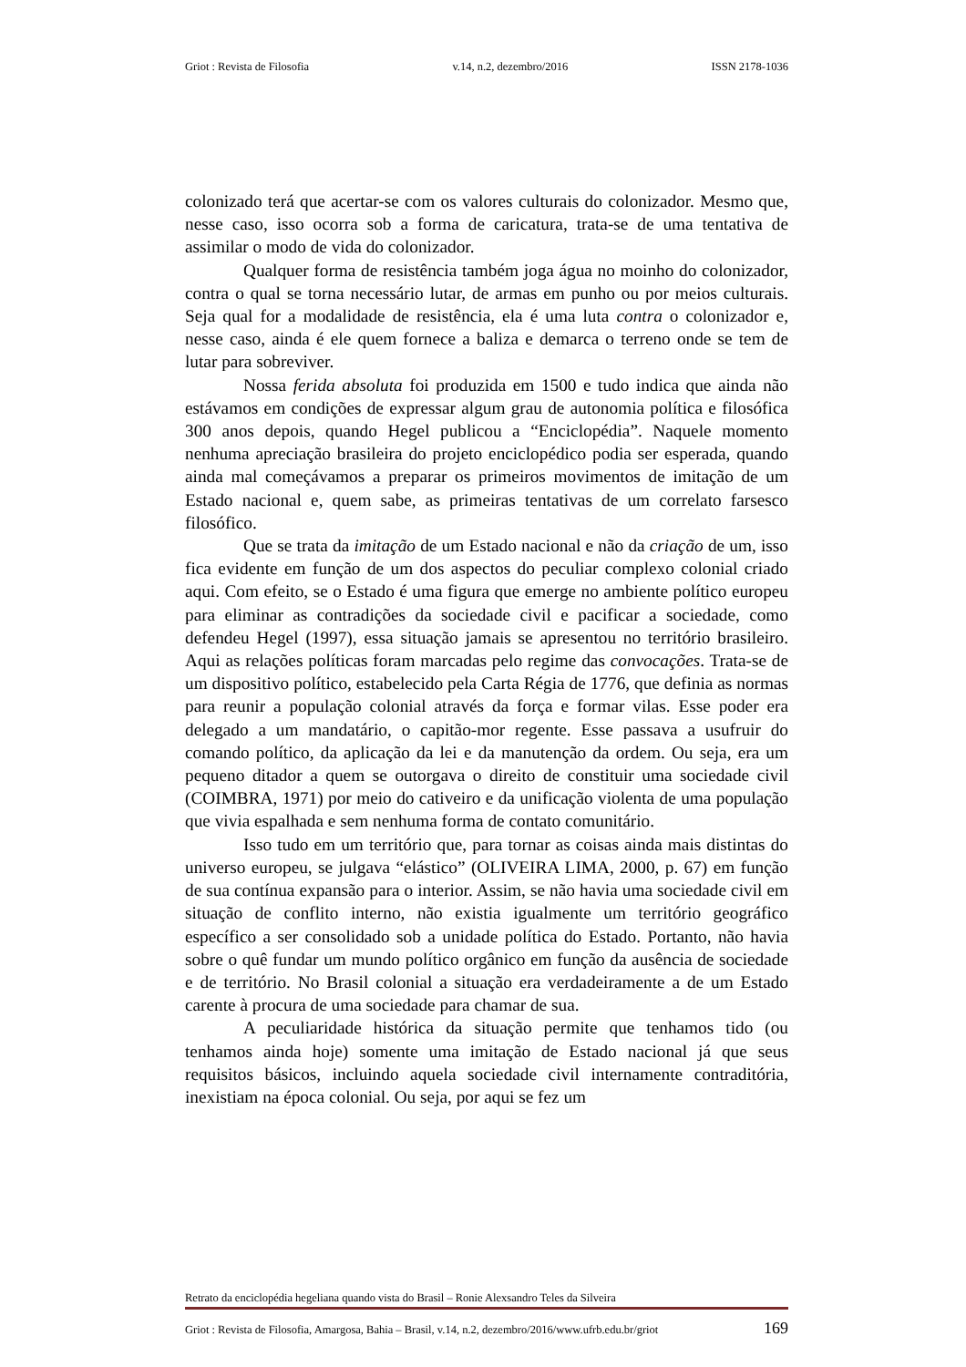Griot : Revista de Filosofia v.14, n.2, dezembro/2016 ISSN 2178-1036
colonizado terá que acertar-se com os valores culturais do colonizador. Mesmo que, nesse caso, isso ocorra sob a forma de caricatura, trata-se de uma tentativa de assimilar o modo de vida do colonizador.
Qualquer forma de resistência também joga água no moinho do colonizador, contra o qual se torna necessário lutar, de armas em punho ou por meios culturais. Seja qual for a modalidade de resistência, ela é uma luta contra o colonizador e, nesse caso, ainda é ele quem fornece a baliza e demarca o terreno onde se tem de lutar para sobreviver.
Nossa ferida absoluta foi produzida em 1500 e tudo indica que ainda não estávamos em condições de expressar algum grau de autonomia política e filosófica 300 anos depois, quando Hegel publicou a “Enciclopédia”. Naquele momento nenhuma apreciação brasileira do projeto enciclopédico podia ser esperada, quando ainda mal começávamos a preparar os primeiros movimentos de imitação de um Estado nacional e, quem sabe, as primeiras tentativas de um correlato farsesco filosófico.
Que se trata da imitação de um Estado nacional e não da criação de um, isso fica evidente em função de um dos aspectos do peculiar complexo colonial criado aqui. Com efeito, se o Estado é uma figura que emerge no ambiente político europeu para eliminar as contradições da sociedade civil e pacificar a sociedade, como defendeu Hegel (1997), essa situação jamais se apresentou no território brasileiro. Aqui as relações políticas foram marcadas pelo regime das convocações. Trata-se de um dispositivo político, estabelecido pela Carta Régia de 1776, que definia as normas para reunir a população colonial através da força e formar vilas. Esse poder era delegado a um mandatário, o capitão-mor regente. Esse passava a usufruir do comando político, da aplicação da lei e da manutenção da ordem. Ou seja, era um pequeno ditador a quem se outorgava o direito de constituir uma sociedade civil (COIMBRA, 1971) por meio do cativeiro e da unificação violenta de uma população que vivia espalhada e sem nenhuma forma de contato comunitário.
Isso tudo em um território que, para tornar as coisas ainda mais distintas do universo europeu, se julgava “elástico” (OLIVEIRA LIMA, 2000, p. 67) em função de sua contínua expansão para o interior. Assim, se não havia uma sociedade civil em situação de conflito interno, não existia igualmente um território geográfico específico a ser consolidado sob a unidade política do Estado. Portanto, não havia sobre o quê fundar um mundo político orgânico em função da ausência de sociedade e de território. No Brasil colonial a situação era verdadeiramente a de um Estado carente à procura de uma sociedade para chamar de sua.
A peculiaridade histórica da situação permite que tenhamos tido (ou tenhamos ainda hoje) somente uma imitação de Estado nacional já que seus requisitos básicos, incluindo aquela sociedade civil internamente contraditória, inexistiam na época colonial. Ou seja, por aqui se fez um
Retrato da enciclopédia hegeliana quando vista do Brasil – Ronie Alexsandro Teles da Silveira
Griot : Revista de Filosofia, Amargosa, Bahia – Brasil, v.14, n.2, dezembro/2016/www.ufrb.edu.br/griot 169